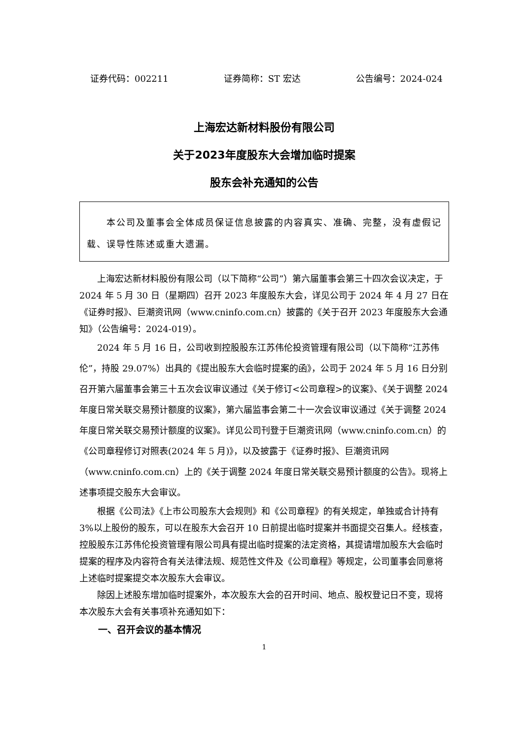证券代码：002211 证券简称：ST 宏达 公告编号：2024-024
上海宏达新材料股份有限公司
关于2023年度股东大会增加临时提案
股东会补充通知的公告
  本公司及董事会全体成员保证信息披露的内容真实、准确、完整，没有虚假记载、误导性陈述或重大遗漏。
上海宏达新材料股份有限公司（以下简称“公司”）第六届董事会第三十四次会议决定，于 2024 年 5 月 30 日（星期四）召开 2023 年度股东大会，详见公司于 2024 年 4 月 27 日在《证券时报》、巨潮资讯网（www.cninfo.com.cn）披露的《关于召开 2023 年度股东大会通知》（公告编号：2024-019）。
2024 年 5 月 16 日，公司收到控股股东江苏伟伦投资管理有限公司（以下简称“江苏伟伦”，持股 29.07%）出具的《提出股东大会临时提案的函》，公司于 2024 年 5 月 16 日分别召开第六届董事会第三十五次会议审议通过《关于修订<公司章程>的议案》、《关于调整 2024 年度日常关联交易预计额度的议案》，第六届监事会第二十一次会议审议通过《关于调整 2024 年度日常关联交易预计额度的议案》。详见公司刊登于巨潮资讯网（www.cninfo.com.cn）的《公司章程修订对照表(2024 年 5 月)》，以及披露于《证券时报》、巨潮资讯网（www.cninfo.com.cn）上的《关于调整 2024 年度日常关联交易预计额度的公告》。现将上述事项提交股东大会审议。
根据《公司法》《上市公司股东大会规则》和《公司章程》的有关规定，单独或合计持有 3%以上股份的股东，可以在股东大会召开 10 日前提出临时提案并书面提交召集人。经核查，控股股东江苏伟伦投资管理有限公司具有提出临时提案的法定资格，其提请增加股东大会临时提案的程序及内容符合有关法律法规、规范性文件及《公司章程》等规定，公司董事会同意将上述临时提案提交本次股东大会审议。
除因上述股东增加临时提案外，本次股东大会的召开时间、地点、股权登记日不变，现将本次股东大会有关事项补充通知如下：
一、召开会议的基本情况
1